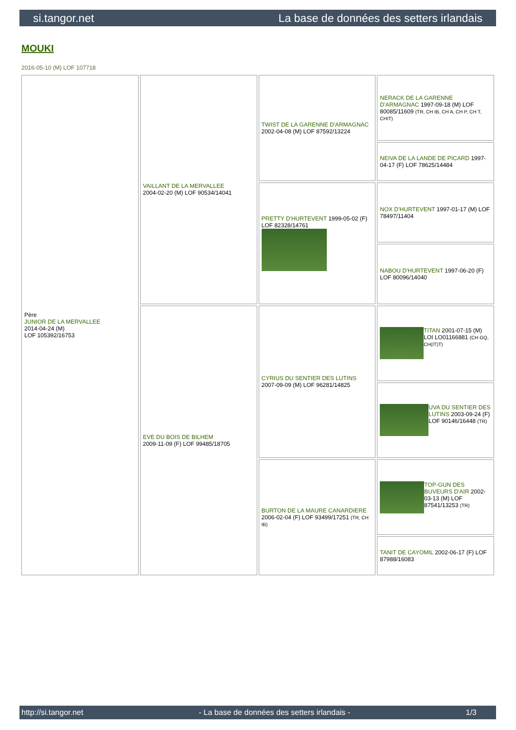si.tangor.net La base de données des setters irlandais
MOUKI
2016-05-10 (M) LOF 107718
| Père JUNIOR DE LA MERVALLEE 2014-04-24 (M) LOF 105392/16753 | VAILLANT DE LA MERVALLEE 2004-02-20 (M) LOF 90534/14041 | TWIST DE LA GARENNE D'ARMAGNAC 2002-04-08 (M) LOF 87592/13224 | NERACK DE LA GARENNE D'ARMAGNAC 1997-09-18 (M) LOF 80085/11609 (TR, CH IB, CH A, CH P, CH T, CHIT) |
| | | | NEIVA DE LA LANDE DE PICARD 1997-04-17 (F) LOF 78625/14484 |
| | | PRETTY D'HURTEVENT 1999-05-02 (F) LOF 82328/14761 | NOX D'HURTEVENT 1997-01-17 (M) LOF 78497/11404 |
| | | | NABOU D'HURTEVENT 1997-06-20 (F) LOF 80096/14040 |
| | EVE DU BOIS DE BILHEM 2009-11-09 (F) LOF 99485/18705 | CYRIUS DU SENTIER DES LUTINS 2007-09-09 (M) LOF 96281/14825 | TITAN 2001-07-15 (M) LOI LO01166881 (CH GQ, CH(IT)T) |
| | | | UVA DU SENTIER DES LUTINS 2003-09-24 (F) LOF 90146/16448 (TR) |
| | | BURTON DE LA MAURE CANARDIERE 2006-02-04 (F) LOF 93499/17251 (TR, CH IB) | TOP-GUN DES BUVEURS D'AIR 2002-03-13 (M) LOF 87541/13253 (TR) |
| | | | TANIT DE CAYOMIL 2002-06-17 (F) LOF 87988/16083 |
http://si.tangor.net - La base de données des setters irlandais - 1/3